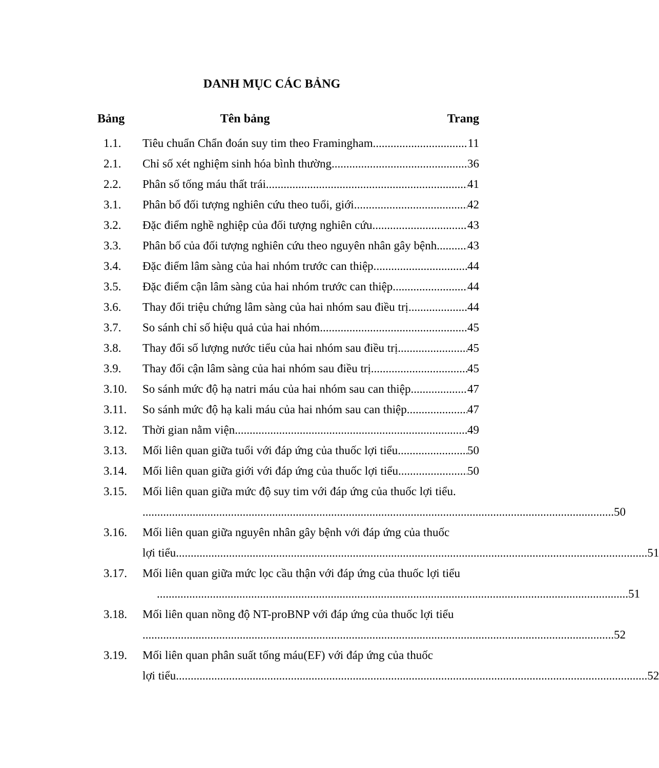DANH MỤC CÁC BẢNG
Bảng Tên bảng Trang
1.1. Tiêu chuẩn Chẩn đoán suy tim theo Framingham 11
2.1. Chỉ số xét nghiệm sinh hóa bình thường 36
2.2. Phân số tống máu thất trái 41
3.1. Phân bố đối tượng nghiên cứu theo tuổi, giới 42
3.2. Đặc điểm nghề nghiệp của đối tượng nghiên cứu 43
3.3. Phân bố của đối tượng nghiên cứu theo nguyên nhân gây bệnh 43
3.4. Đặc điểm lâm sàng của hai nhóm trước can thiệp. 44
3.5. Đặc điểm cận lâm sàng của hai nhóm trước can thiệp 44
3.6. Thay đổi triệu chứng lâm sàng của hai nhóm sau điều trị 44
3.7. So sánh chỉ số hiệu quả của hai nhóm 45
3.8. Thay đổi số lượng nước tiểu của hai nhóm sau điều trị 45
3.9. Thay đổi cận lâm sàng của hai nhóm sau điều trị 45
3.10. So sánh mức độ hạ natri máu của hai nhóm sau can thiệp 47
3.11. So sánh mức độ hạ kali máu của hai nhóm sau can thiệp 47
3.12. Thời gian nằm viện 49
3.13. Mối liên quan giữa tuổi với đáp ứng của thuốc lợi tiểu 50
3.14. Mối liên quan giữa giới với đáp ứng của thuốc lợi tiểu 50
3.15. Mối liên quan giữa mức độ suy tim với đáp ứng của thuốc lợi tiểu.
50
3.16. Mối liên quan giữa nguyên nhân gây bệnh với đáp ứng của thuốc
lợi tiểu 51
3.17. Mối liên quan giữa mức lọc cầu thận với đáp ứng của thuốc lợi tiểu
51
3.18. Mối liên quan nồng độ NT-proBNP với đáp ứng của thuốc lợi tiểu
52
3.19. Mối liên quan phân suất tống máu(EF) với đáp ứng của thuốc
lợi tiểu 52